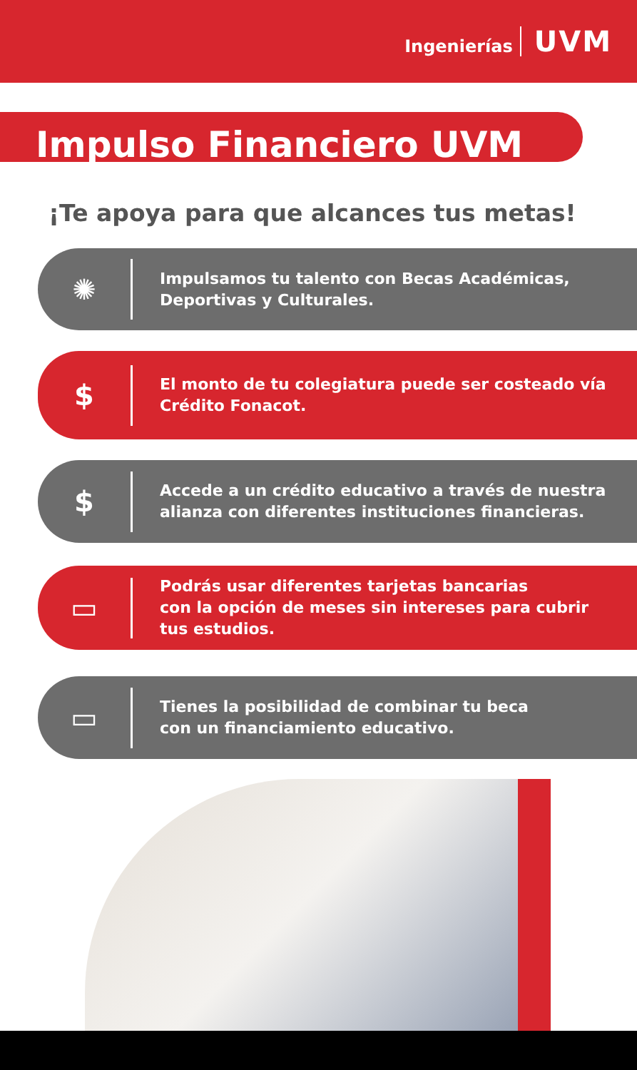Ingenierías UVM
Impulso Financiero UVM
¡Te apoya para que alcances tus metas!
✺
Impulsamos tu talento con Becas Académicas,
Deportivas y Culturales.
$
El monto de tu colegiatura puede ser costeado vía
Crédito Fonacot.
$
Accede a un crédito educativo a través de nuestra
alianza con diferentes instituciones financieras.
▭
Podrás usar diferentes tarjetas bancarias
con la opción de meses sin intereses para cubrir
tus estudios.
▭
Tienes la posibilidad de combinar tu beca
con un financiamiento educativo.